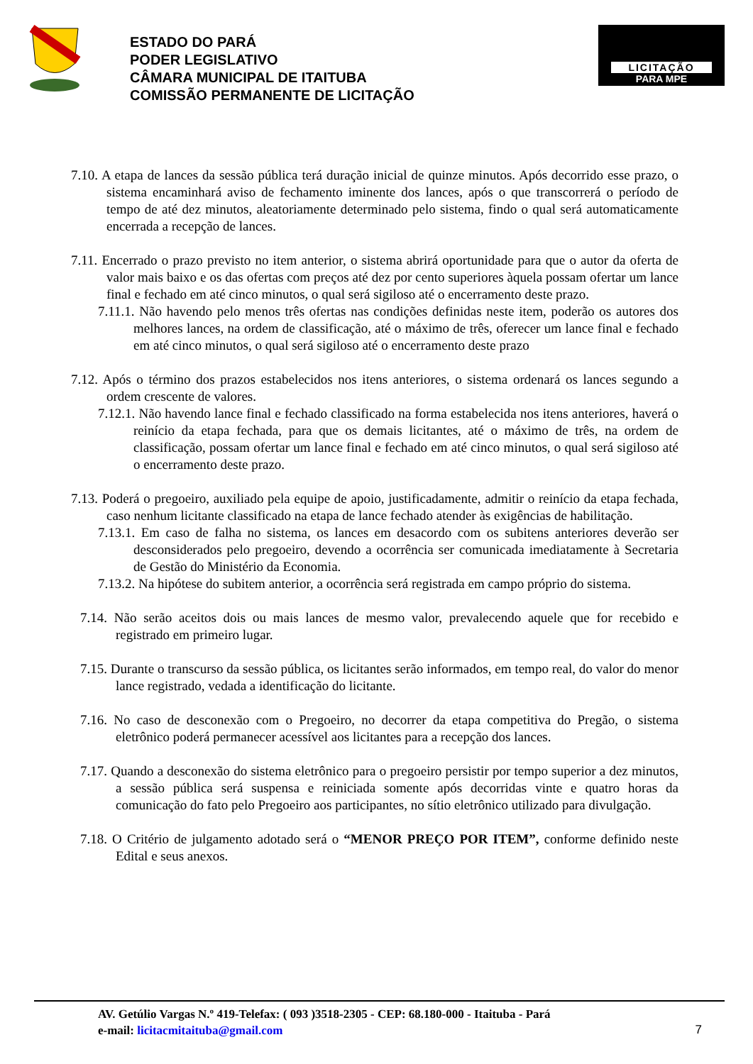ESTADO DO PARÁ
PODER LEGISLATIVO
CÂMARA MUNICIPAL DE ITAITUBA
COMISSÃO PERMANENTE DE LICITAÇÃO
LICITAÇÃO
PARA MPE
7.10. A etapa de lances da sessão pública terá duração inicial de quinze minutos. Após decorrido esse prazo, o sistema encaminhará aviso de fechamento iminente dos lances, após o que transcorrerá o período de tempo de até dez minutos, aleatoriamente determinado pelo sistema, findo o qual será automaticamente encerrada a recepção de lances.
7.11. Encerrado o prazo previsto no item anterior, o sistema abrirá oportunidade para que o autor da oferta de valor mais baixo e os das ofertas com preços até dez por cento superiores àquela possam ofertar um lance final e fechado em até cinco minutos, o qual será sigiloso até o encerramento deste prazo.
7.11.1. Não havendo pelo menos três ofertas nas condições definidas neste item, poderão os autores dos melhores lances, na ordem de classificação, até o máximo de três, oferecer um lance final e fechado em até cinco minutos, o qual será sigiloso até o encerramento deste prazo
7.12. Após o término dos prazos estabelecidos nos itens anteriores, o sistema ordenará os lances segundo a ordem crescente de valores.
7.12.1. Não havendo lance final e fechado classificado na forma estabelecida nos itens anteriores, haverá o reinício da etapa fechada, para que os demais licitantes, até o máximo de três, na ordem de classificação, possam ofertar um lance final e fechado em até cinco minutos, o qual será sigiloso até o encerramento deste prazo.
7.13. Poderá o pregoeiro, auxiliado pela equipe de apoio, justificadamente, admitir o reinício da etapa fechada, caso nenhum licitante classificado na etapa de lance fechado atender às exigências de habilitação.
7.13.1. Em caso de falha no sistema, os lances em desacordo com os subitens anteriores deverão ser desconsiderados pelo pregoeiro, devendo a ocorrência ser comunicada imediatamente à Secretaria de Gestão do Ministério da Economia.
7.13.2. Na hipótese do subitem anterior, a ocorrência será registrada em campo próprio do sistema.
7.14. Não serão aceitos dois ou mais lances de mesmo valor, prevalecendo aquele que for recebido e registrado em primeiro lugar.
7.15. Durante o transcurso da sessão pública, os licitantes serão informados, em tempo real, do valor do menor lance registrado, vedada a identificação do licitante.
7.16. No caso de desconexão com o Pregoeiro, no decorrer da etapa competitiva do Pregão, o sistema eletrônico poderá permanecer acessível aos licitantes para a recepção dos lances.
7.17. Quando a desconexão do sistema eletrônico para o pregoeiro persistir por tempo superior a dez minutos, a sessão pública será suspensa e reiniciada somente após decorridas vinte e quatro horas da comunicação do fato pelo Pregoeiro aos participantes, no sítio eletrônico utilizado para divulgação.
7.18. O Critério de julgamento adotado será o “MENOR PREÇO POR ITEM”, conforme definido neste Edital e seus anexos.
AV. Getúlio Vargas N.º 419-Telefax: ( 093 )3518-2305 - CEP: 68.180-000 - Itaituba - Pará
e-mail: licitacmitaituba@gmail.com
7